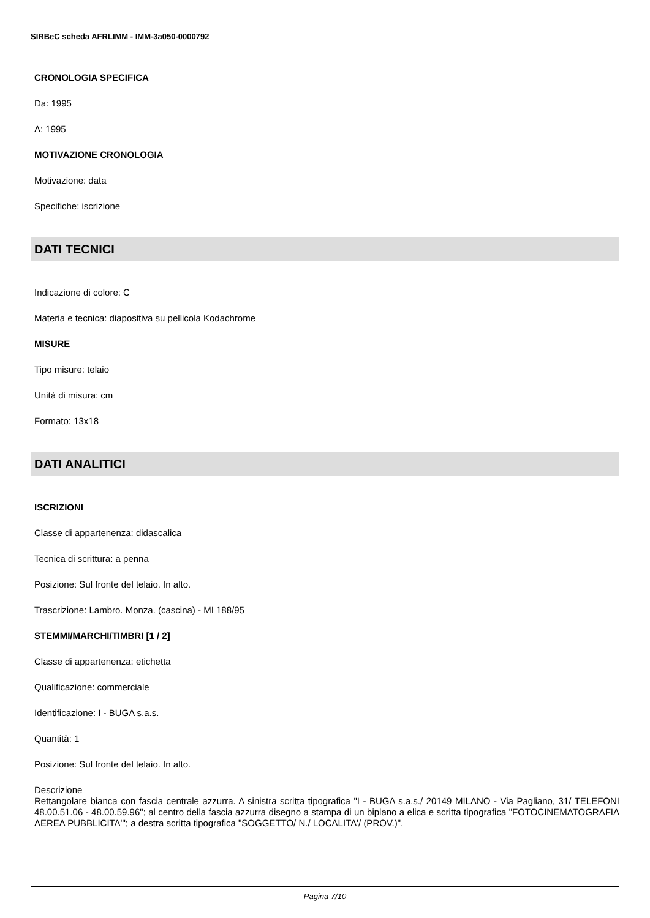SIRBeC scheda AFRLIMM - IMM-3a050-0000792
CRONOLOGIA SPECIFICA
Da: 1995
A: 1995
MOTIVAZIONE CRONOLOGIA
Motivazione: data
Specifiche: iscrizione
DATI TECNICI
Indicazione di colore: C
Materia e tecnica: diapositiva su pellicola Kodachrome
MISURE
Tipo misure: telaio
Unità di misura: cm
Formato: 13x18
DATI ANALITICI
ISCRIZIONI
Classe di appartenenza: didascalica
Tecnica di scrittura: a penna
Posizione: Sul fronte del telaio. In alto.
Trascrizione: Lambro. Monza. (cascina) - MI 188/95
STEMMI/MARCHI/TIMBRI [1 / 2]
Classe di appartenenza: etichetta
Qualificazione: commerciale
Identificazione: I - BUGA s.a.s.
Quantità: 1
Posizione: Sul fronte del telaio. In alto.
Descrizione
Rettangolare bianca con fascia centrale azzurra. A sinistra scritta tipografica "I - BUGA s.a.s./ 20149 MILANO - Via Pagliano, 31/ TELEFONI 48.00.51.06 - 48.00.59.96"; al centro della fascia azzurra disegno a stampa di un biplano a elica e scritta tipografica "FOTOCINEMATOGRAFIA AEREA PUBBLICITA'"; a destra scritta tipografica "SOGGETTO/ N./ LOCALITA'/ (PROV.)".
Pagina 7/10